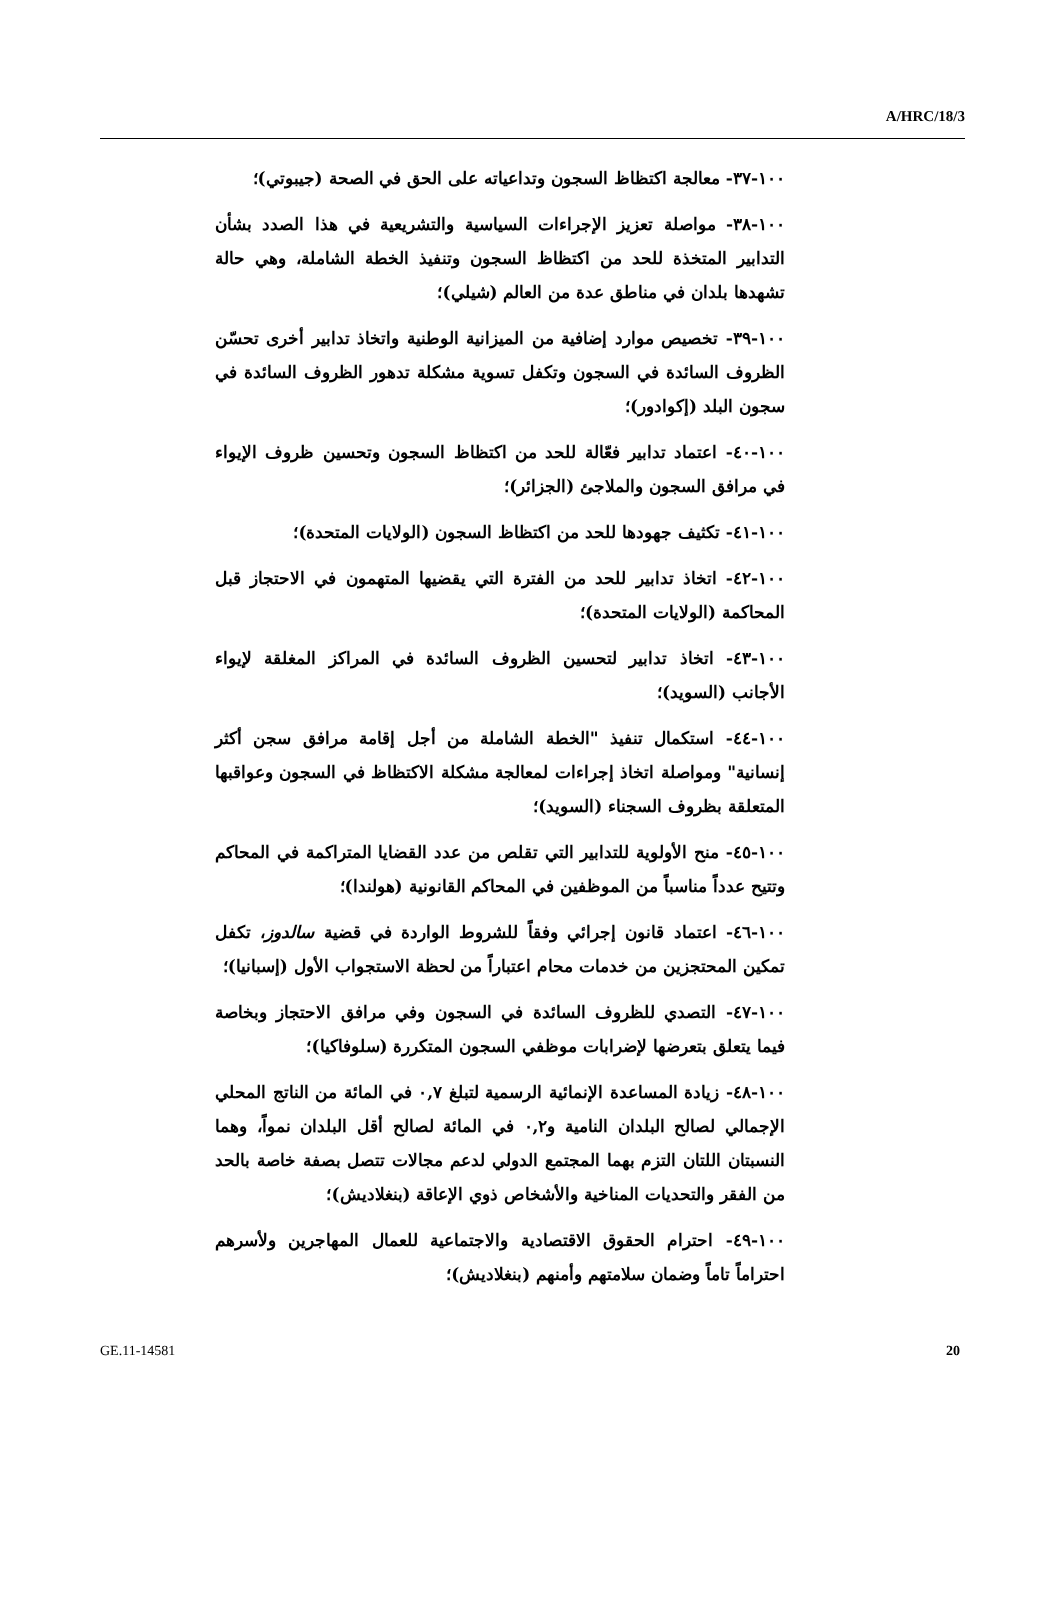A/HRC/18/3
١٠٠-٣٧- معالجة اكتظاظ السجون وتداعياته على الحق في الصحة (جيبوتي)؛
١٠٠-٣٨- مواصلة تعزيز الإجراءات السياسية والتشريعية في هذا الصدد بشأن التدابير المتخذة للحد من اكتظاظ السجون وتنفيذ الخطة الشاملة، وهي حالة تشهدها بلدان في مناطق عدة من العالم (شيلي)؛
١٠٠-٣٩- تخصيص موارد إضافية من الميزانية الوطنية واتخاذ تدابير أخرى تحسّن الظروف السائدة في السجون وتكفل تسوية مشكلة تدهور الظروف السائدة في سجون البلد (إكوادور)؛
١٠٠-٤٠- اعتماد تدابير فعّالة للحد من اكتظاظ السجون وتحسين ظروف الإيواء في مرافق السجون والملاجئ (الجزائر)؛
١٠٠-٤١- تكثيف جهودها للحد من اكتظاظ السجون (الولايات المتحدة)؛
١٠٠-٤٢- اتخاذ تدابير للحد من الفترة التي يقضيها المتهمون في الاحتجاز قبل المحاكمة (الولايات المتحدة)؛
١٠٠-٤٣- اتخاذ تدابير لتحسين الظروف السائدة في المراكز المغلقة لإيواء الأجانب (السويد)؛
١٠٠-٤٤- استكمال تنفيذ "الخطة الشاملة من أجل إقامة مرافق سجن أكثر إنسانية" ومواصلة اتخاذ إجراءات لمعالجة مشكلة الاكتظاظ في السجون وعواقبها المتعلقة بظروف السجناء (السويد)؛
١٠٠-٤٥- منح الأولوية للتدابير التي تقلص من عدد القضايا المتراكمة في المحاكم وتتيح عدداً مناسباً من الموظفين في المحاكم القانونية (هولندا)؛
١٠٠-٤٦- اعتماد قانون إجرائي وفقاً للشروط الواردة في قضية سالدوز، تكفل تمكين المحتجزين من خدمات محام اعتباراً من لحظة الاستجواب الأول (إسبانيا)؛
١٠٠-٤٧- التصدي للظروف السائدة في السجون وفي مرافق الاحتجاز وبخاصة فيما يتعلق بتعرضها لإضرابات موظفي السجون المتكررة (سلوفاكيا)؛
١٠٠-٤٨- زيادة المساعدة الإنمائية الرسمية لتبلغ ٠,٧ في المائة من الناتج المحلي الإجمالي لصالح البلدان النامية و٠,٢ في المائة لصالح أقل البلدان نمواً، وهما النسبتان اللتان التزم بهما المجتمع الدولي لدعم مجالات تتصل بصفة خاصة بالحد من الفقر والتحديات المناخية والأشخاص ذوي الإعاقة (بنغلاديش)؛
١٠٠-٤٩- احترام الحقوق الاقتصادية والاجتماعية للعمال المهاجرين ولأسرهم احتراماً تاماً وضمان سلامتهم وأمنهم (بنغلاديش)؛
GE.11-14581 20